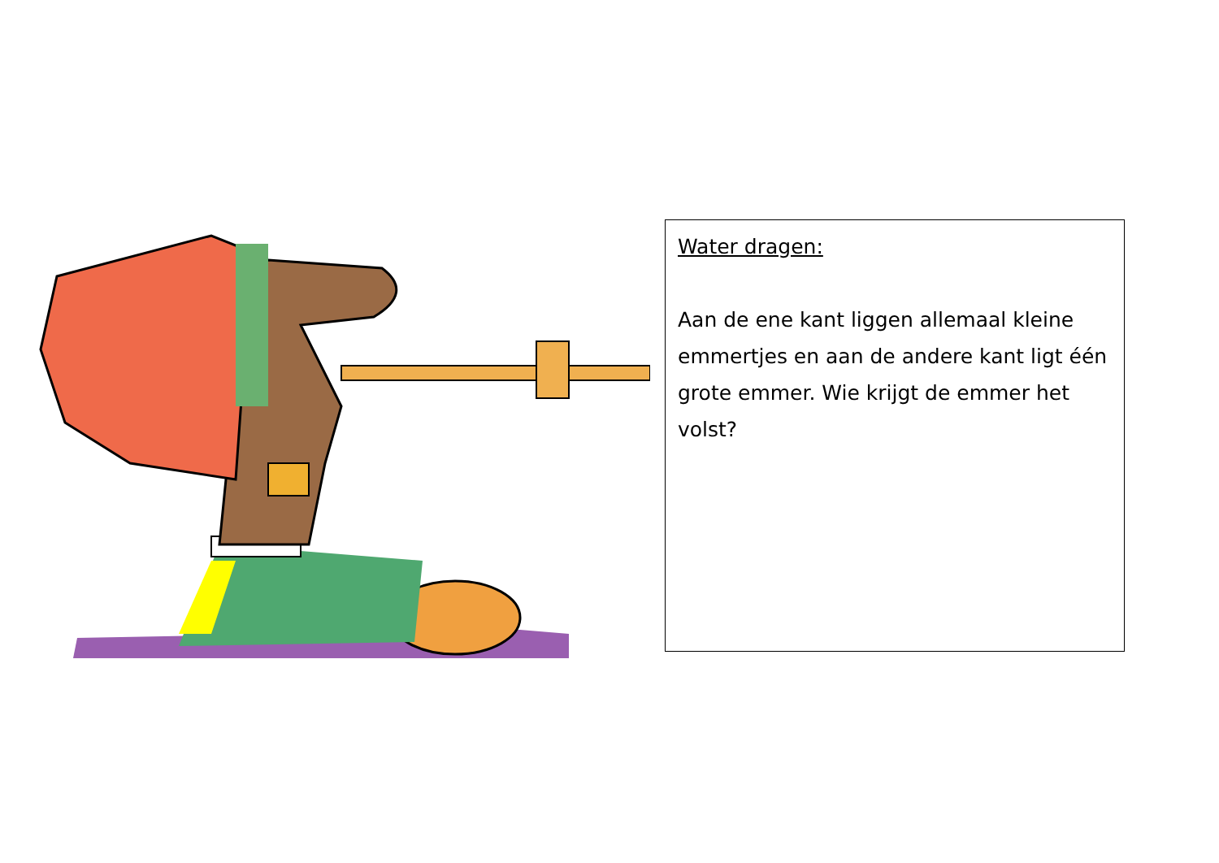Water dragen:
Aan de ene kant liggen allemaal kleine emmertjes en aan de andere kant ligt één grote emmer. Wie krijgt de emmer het volst?